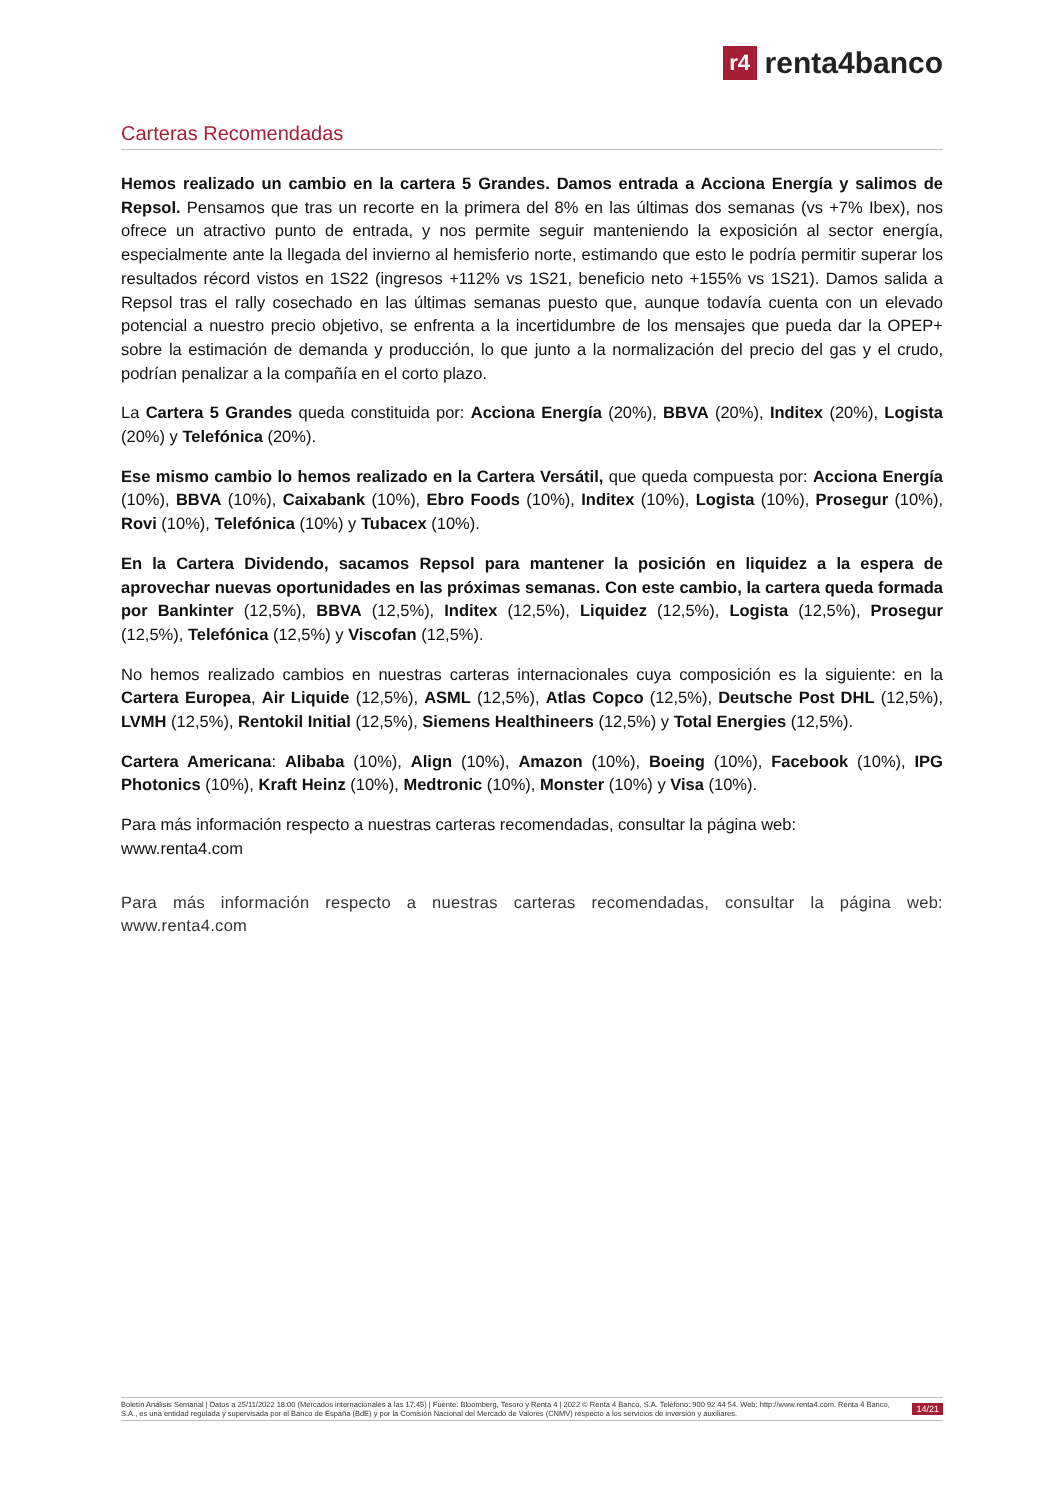r4 renta4banco
Carteras Recomendadas
Hemos realizado un cambio en la cartera 5 Grandes. Damos entrada a Acciona Energía y salimos de Repsol. Pensamos que tras un recorte en la primera del 8% en las últimas dos semanas (vs +7% Ibex), nos ofrece un atractivo punto de entrada, y nos permite seguir manteniendo la exposición al sector energía, especialmente ante la llegada del invierno al hemisferio norte, estimando que esto le podría permitir superar los resultados récord vistos en 1S22 (ingresos +112% vs 1S21, beneficio neto +155% vs 1S21). Damos salida a Repsol tras el rally cosechado en las últimas semanas puesto que, aunque todavía cuenta con un elevado potencial a nuestro precio objetivo, se enfrenta a la incertidumbre de los mensajes que pueda dar la OPEP+ sobre la estimación de demanda y producción, lo que junto a la normalización del precio del gas y el crudo, podrían penalizar a la compañía en el corto plazo.
La Cartera 5 Grandes queda constituida por: Acciona Energía (20%), BBVA (20%), Inditex (20%), Logista (20%) y Telefónica (20%).
Ese mismo cambio lo hemos realizado en la Cartera Versátil, que queda compuesta por: Acciona Energía (10%), BBVA (10%), Caixabank (10%), Ebro Foods (10%), Inditex (10%), Logista (10%), Prosegur (10%), Rovi (10%), Telefónica (10%) y Tubacex (10%).
En la Cartera Dividendo, sacamos Repsol para mantener la posición en liquidez a la espera de aprovechar nuevas oportunidades en las próximas semanas. Con este cambio, la cartera queda formada por Bankinter (12,5%), BBVA (12,5%), Inditex (12,5%), Liquidez (12,5%), Logista (12,5%), Prosegur (12,5%), Telefónica (12,5%) y Viscofan (12,5%).
No hemos realizado cambios en nuestras carteras internacionales cuya composición es la siguiente: en la Cartera Europea, Air Liquide (12,5%), ASML (12,5%), Atlas Copco (12,5%), Deutsche Post DHL (12,5%), LVMH (12,5%), Rentokil Initial (12,5%), Siemens Healthineers (12,5%) y Total Energies (12,5%).
Cartera Americana: Alibaba (10%), Align (10%), Amazon (10%), Boeing (10%), Facebook (10%), IPG Photonics (10%), Kraft Heinz (10%), Medtronic (10%), Monster (10%) y Visa (10%).
Para más información respecto a nuestras carteras recomendadas, consultar la página web:
www.renta4.com
Para más información respecto a nuestras carteras recomendadas, consultar la página web: www.renta4.com
Boletín Análisis Semanal | Datos a 25/11/2022 18:00 (Mercados internacionales a las 17:45) | Fuente: Bloomberg, Tesoro y Renta 4 | 2022 © Renta 4 Banco, S.A. Teléfono: 900 92 44 54. Web: http://www.renta4.com. Renta 4 Banco, S.A., es una entidad regulada y supervisada por el Banco de España (BdE) y por la Comisión Nacional del Mercado de Valores (CNMV) respecto a los servicios de inversión y auxiliares.
14/21